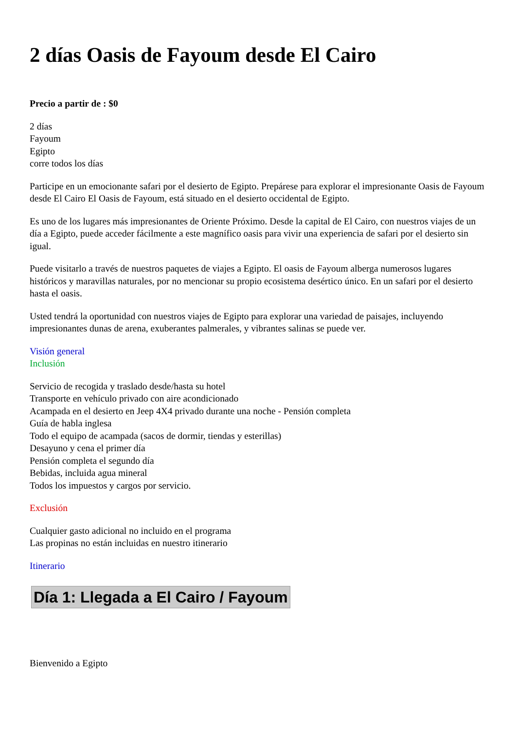2 días Oasis de Fayoum desde El Cairo
Precio a partir de : $0
2 días
Fayoum
Egipto
corre todos los días
Participe en un emocionante safari por el desierto de Egipto. Prepárese para explorar el impresionante Oasis de Fayoum desde El Cairo El Oasis de Fayoum, está situado en el desierto occidental de Egipto.
Es uno de los lugares más impresionantes de Oriente Próximo. Desde la capital de El Cairo, con nuestros viajes de un día a Egipto, puede acceder fácilmente a este magnífico oasis para vivir una experiencia de safari por el desierto sin igual.
Puede visitarlo a través de nuestros paquetes de viajes a Egipto. El oasis de Fayoum alberga numerosos lugares históricos y maravillas naturales, por no mencionar su propio ecosistema desértico único. En un safari por el desierto hasta el oasis.
Usted tendrá la oportunidad con nuestros viajes de Egipto para explorar una variedad de paisajes, incluyendo impresionantes dunas de arena, exuberantes palmerales, y vibrantes salinas se puede ver.
Visión general
Inclusión
Servicio de recogida y traslado desde/hasta su hotel
Transporte en vehículo privado con aire acondicionado
Acampada en el desierto en Jeep 4X4 privado durante una noche - Pensión completa
Guía de habla inglesa
Todo el equipo de acampada (sacos de dormir, tiendas y esterillas)
Desayuno y cena el primer día
Pensión completa el segundo día
Bebidas, incluida agua mineral
Todos los impuestos y cargos por servicio.
Exclusión
Cualquier gasto adicional no incluido en el programa
Las propinas no están incluidas en nuestro itinerario
Itinerario
Día 1: Llegada a El Cairo / Fayoum
Bienvenido a Egipto